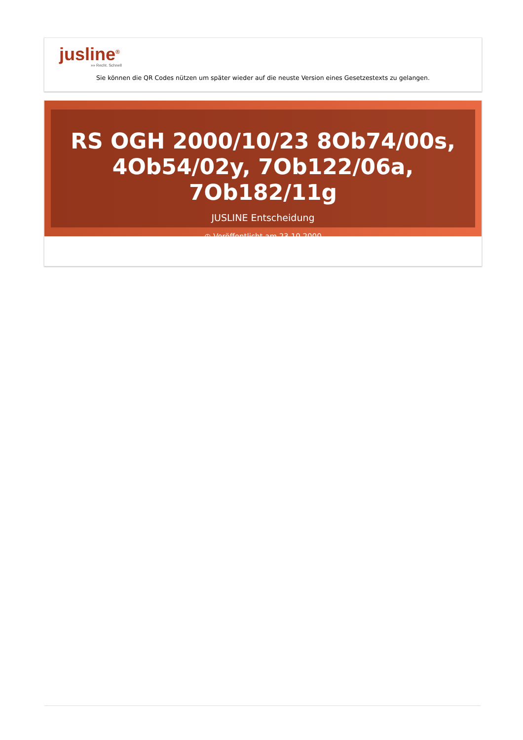jusline<sup>®</sup>
»» Recht. Schnell
Sie können die QR Codes nützen um später wieder auf die neuste Version eines Gesetzestexts zu gelangen.
RS OGH 2000/10/23 8Ob74/00s, 4Ob54/02y, 7Ob122/06a, 7Ob182/11g
JUSLINE Entscheidung
◷ Veröffentlicht am 23.10.2000